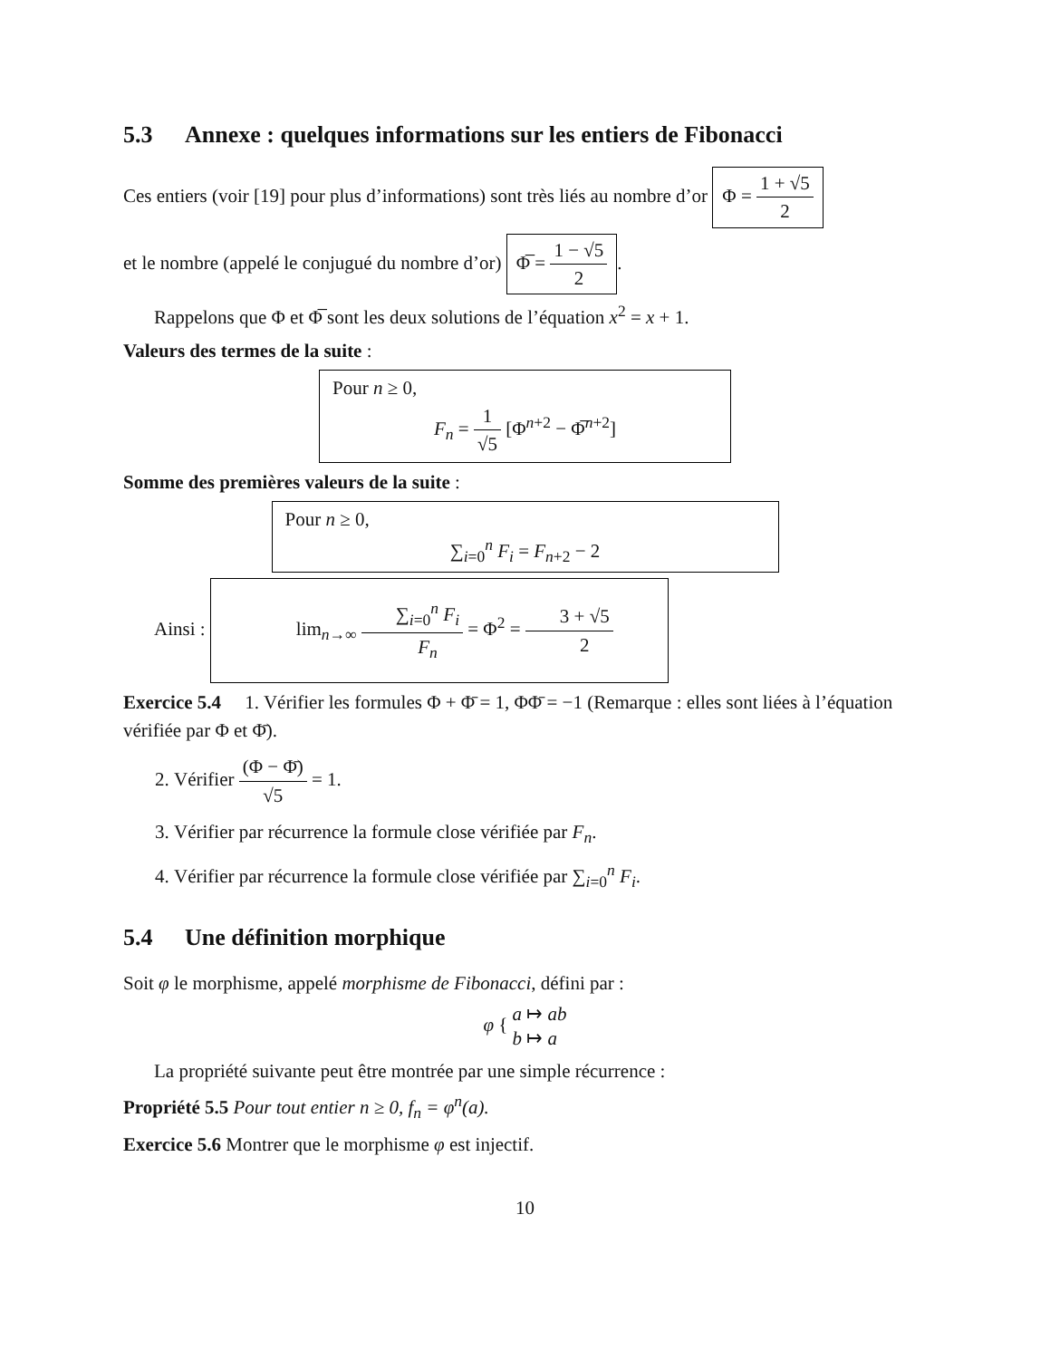5.3 Annexe : quelques informations sur les entiers de Fibonacci
Ces entiers (voir [19] pour plus d’informations) sont très liés au nombre d’or Φ = 1 + √5 2
et le nombre (appelé le conjugué du nombre d’or) Φ̅ = 1 − √5 2.
Rappelons que Φ et Φ̅ sont les deux solutions de l’équation x<sup>2</sup> = x + 1.
Valeurs des termes de la suite :
Pour n ≥ 0,
F<sub>n</sub> = 1 √5 [Φ<sup>n+2</sup> − Φ̅<sup>n+2</sup>]
Somme des premières valeurs de la suite :
Pour n ≥ 0,
∑<sub>i=0</sub><sup>n</sup> F<sub>i</sub> = F<sub>n+2</sub> − 2
Ainsi : lim<sub>n→∞</sub> ∑<sub>i=0</sub><sup>n</sup> F<sub>i</sub> F<sub>n</sub> = Φ<sup>2</sup> = 3 + √5 2
Exercice 5.4 1. Vérifier les formules Φ + Φ̄ = 1, ΦΦ̄ = −1 (Remarque : elles sont liées à l’équation vérifiée par Φ et Φ̄).
2. Vérifier (Φ − Φ̄) √5 = 1.
3. Vérifier par récurrence la formule close vérifiée par F<sub>n</sub>.
4. Vérifier par récurrence la formule close vérifiée par ∑<sub>i=0</sub><sup>n</sup> F<sub>i</sub>.
5.4 Une définition morphique
Soit φ le morphisme, appelé morphisme de Fibonacci, défini par :
φ { a ↦ ab
b ↦ a
La propriété suivante peut être montrée par une simple récurrence :
Propriété 5.5 Pour tout entier n ≥ 0, f<sub>n</sub> = φ<sup>n</sup>(a).
Exercice 5.6 Montrer que le morphisme φ est injectif.
10